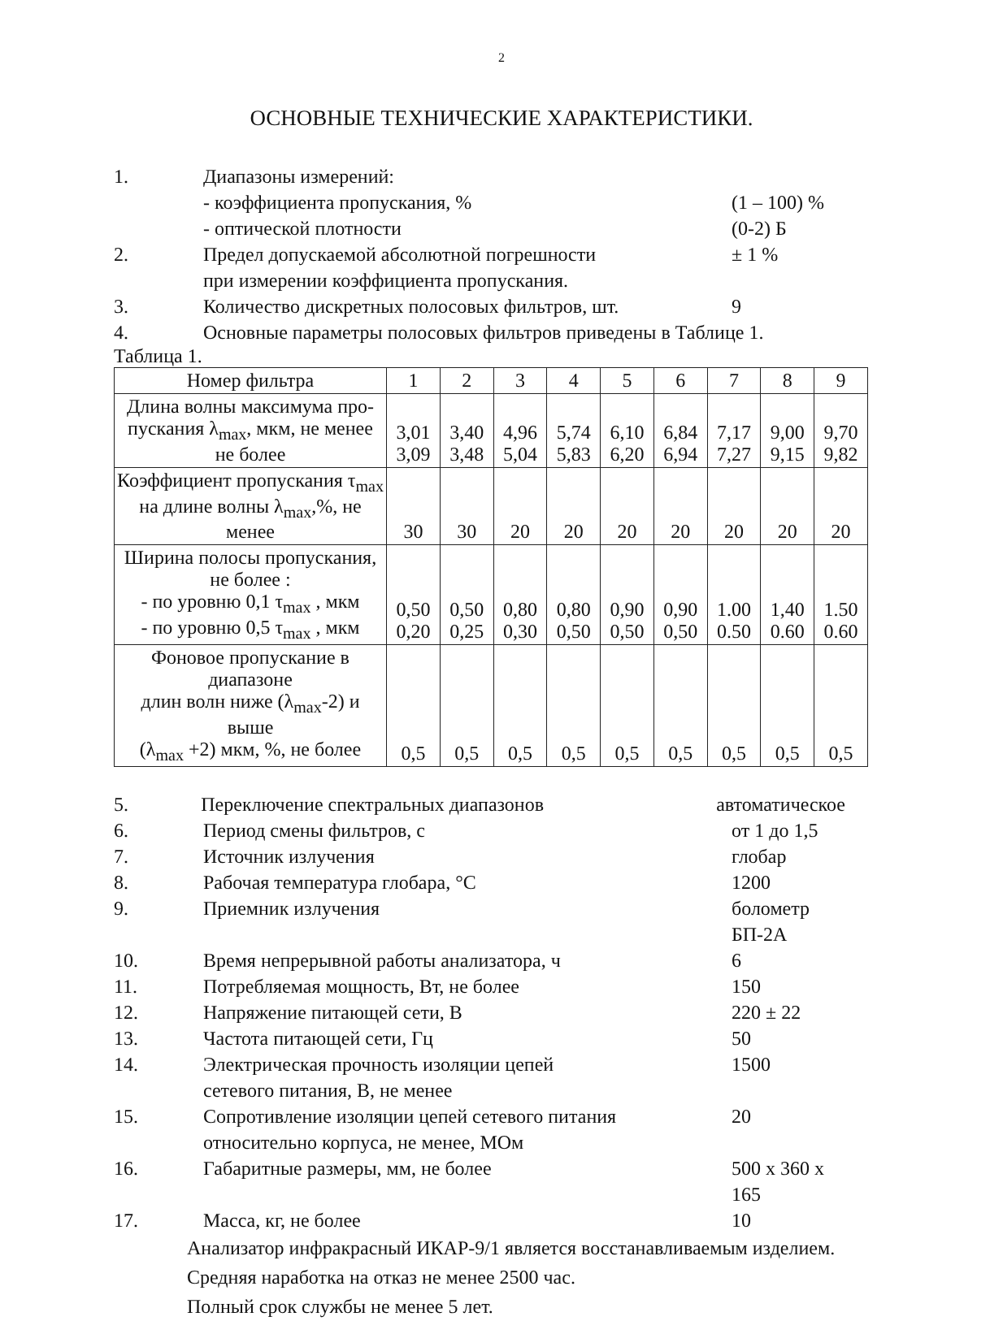2
ОСНОВНЫЕ ТЕХНИЧЕСКИЕ ХАРАКТЕРИСТИКИ.
1. Диапазоны измерений:
- коэффициента пропускания, %
- оптической плотности
(1 – 100) %
(0-2) Б
2. Предел допускаемой абсолютной погрешности
при измерении коэффициента пропускания. ± 1 %
3. Количество дискретных полосовых фильтров, шт. 9
4. Основные параметры полосовых фильтров приведены в Таблице 1.
Таблица 1.
| Номер фильтра | 1 | 2 | 3 | 4 | 5 | 6 | 7 | 8 | 9 |
| --- | --- | --- | --- | --- | --- | --- | --- | --- | --- |
| Длина волны максимума про- пускания λ<sub>max</sub>, мкм, не менее не более | 3,01 3,09 | 3,40 3,48 | 4,96 5,04 | 5,74 5,83 | 6,10 6,20 | 6,84 6,94 | 7,17 7,27 | 9,00 9,15 | 9,70 9,82 |
| Коэффициент пропускания τ<sub>max</sub> на длине волны λ<sub>max</sub>,%, не менее | 30 | 30 | 20 | 20 | 20 | 20 | 20 | 20 | 20 |
| Ширина полосы пропускания, не более : - по уровню 0,1 τ<sub>max</sub> , мкм - по уровню 0,5 τ<sub>max</sub> , мкм | 0,50 0,20 | 0,50 0,25 | 0,80 0,30 | 0,80 0,50 | 0,90 0,50 | 0,90 0,50 | 1.00 0.50 | 1,40 0.60 | 1.50 0.60 |
| Фоновое пропускание в диапазоне длин волн ниже (λ<sub>max</sub>-2) и выше (λ<sub>max</sub> +2) мкм, %, не более | 0,5 | 0,5 | 0,5 | 0,5 | 0,5 | 0,5 | 0,5 | 0,5 | 0,5 |
5. Переключение спектральных диапазонов автоматическое
6. Период смены фильтров, с от 1 до 1,5
7. Источник излучения глобар
8. Рабочая температура глобара, °С 1200
9. Приемник излучения болометр БП-2А
10. Время непрерывной работы анализатора, ч 6
11. Потребляемая мощность, Вт, не более 150
12. Напряжение питающей сети, В 220 ± 22
13. Частота питающей сети, Гц 50
14. Электрическая прочность изоляции цепей
сетевого питания, В, не менее 1500
15. Сопротивление изоляции цепей сетевого питания
относительно корпуса, не менее, МОм 20
16. Габаритные размеры, мм, не более 500 x 360 x 165
17. Масса, кг, не более 10
Анализатор инфракрасный ИКАР-9/1 является восстанавливаемым изделием.
Средняя наработка на отказ не менее 2500 час.
Полный срок службы не менее 5 лет.